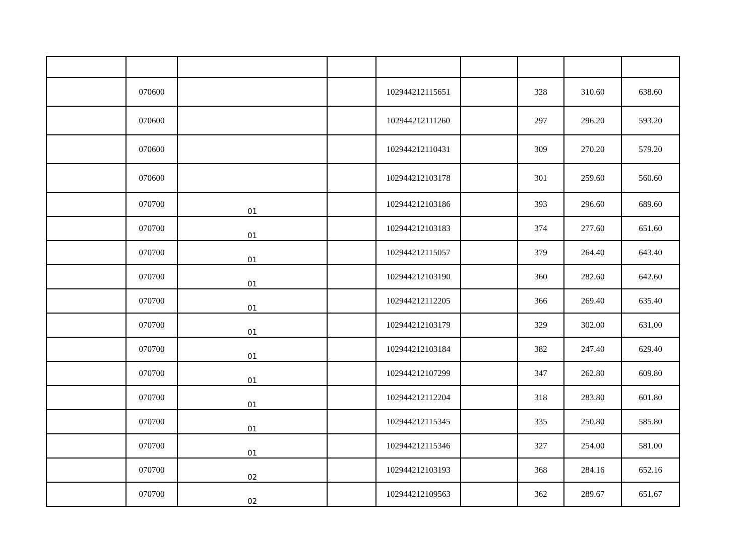| | 070600 | | | 102944212115651 | | 328 | 310.60 | 638.60 |
| | 070600 | | | 102944212111260 | | 297 | 296.20 | 593.20 |
| | 070600 | | | 102944212110431 | | 309 | 270.20 | 579.20 |
| | 070600 | | | 102944212103178 | | 301 | 259.60 | 560.60 |
| | 070700 | 01 | | 102944212103186 | | 393 | 296.60 | 689.60 |
| | 070700 | 01 | | 102944212103183 | | 374 | 277.60 | 651.60 |
| | 070700 | 01 | | 102944212115057 | | 379 | 264.40 | 643.40 |
| | 070700 | 01 | | 102944212103190 | | 360 | 282.60 | 642.60 |
| | 070700 | 01 | | 102944212112205 | | 366 | 269.40 | 635.40 |
| | 070700 | 01 | | 102944212103179 | | 329 | 302.00 | 631.00 |
| | 070700 | 01 | | 102944212103184 | | 382 | 247.40 | 629.40 |
| | 070700 | 01 | | 102944212107299 | | 347 | 262.80 | 609.80 |
| | 070700 | 01 | | 102944212112204 | | 318 | 283.80 | 601.80 |
| | 070700 | 01 | | 102944212115345 | | 335 | 250.80 | 585.80 |
| | 070700 | 01 | | 102944212115346 | | 327 | 254.00 | 581.00 |
| | 070700 | 02 | | 102944212103193 | | 368 | 284.16 | 652.16 |
| | 070700 | 02 | | 102944212109563 | | 362 | 289.67 | 651.67 |